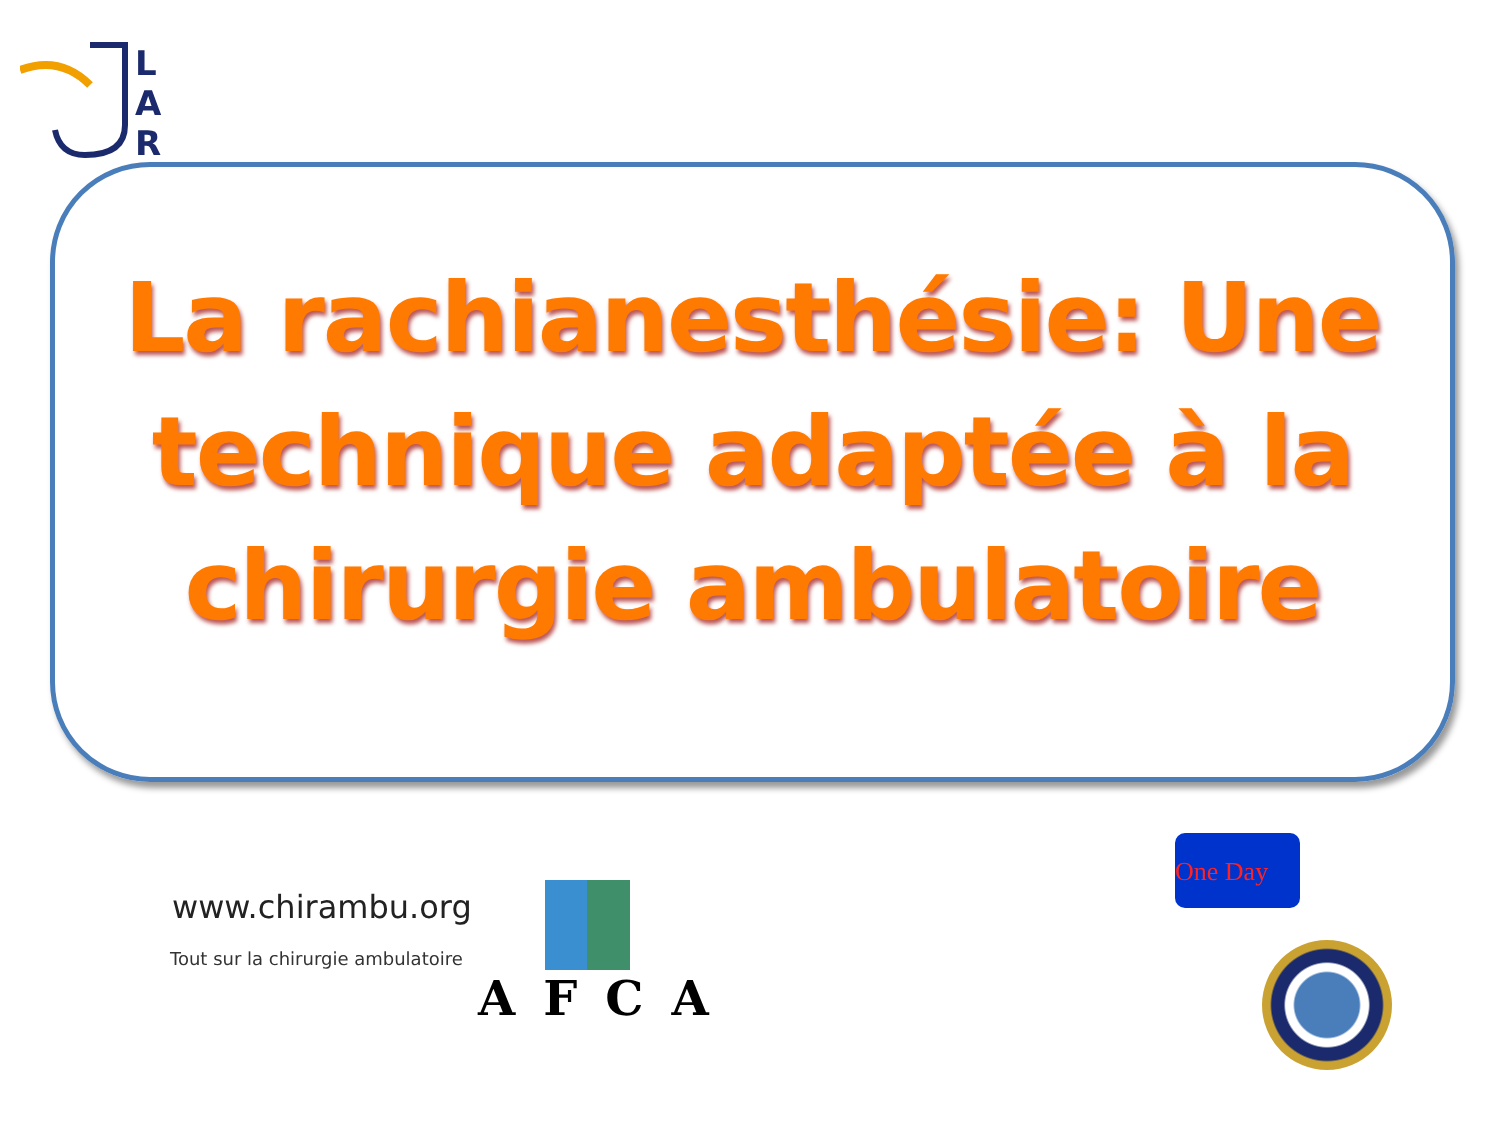L
A
R
La rachianesthésie: Une
technique adaptée à la
chirurgie ambulatoire
www.chirambu.org
Tout sur la chirurgie ambulatoire
AFCA
One Day